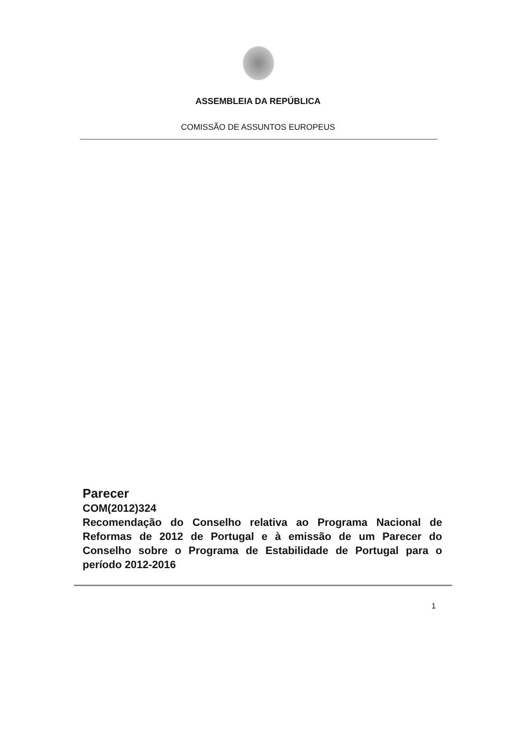ASSEMBLEIA DA REPÚBLICA
COMISSÃO DE ASSUNTOS EUROPEUS
Parecer
COM(2012)324
Recomendação do Conselho relativa ao Programa Nacional de Reformas de 2012 de Portugal e à emissão de um Parecer do Conselho sobre o Programa de Estabilidade de Portugal para o período 2012-2016
1